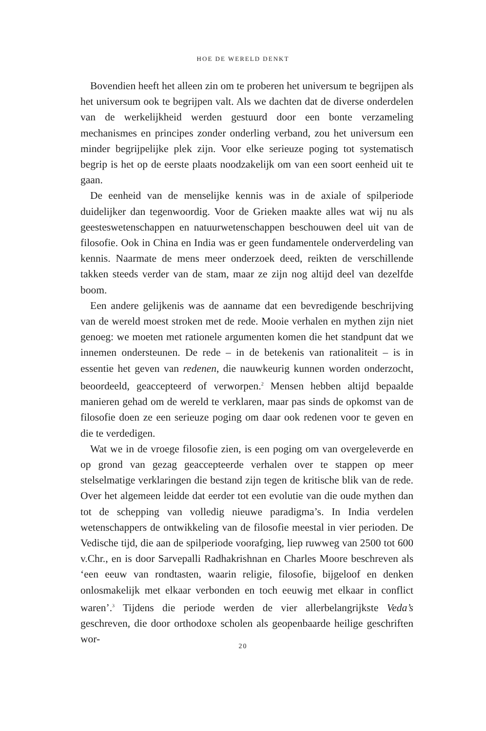HOE DE WERELD DENKT
Bovendien heeft het alleen zin om te proberen het universum te begrijpen als het universum ook te begrijpen valt. Als we dachten dat de diverse onderdelen van de werkelijkheid werden gestuurd door een bonte verzameling mechanismes en principes zonder onderling verband, zou het universum een minder begrijpelijke plek zijn. Voor elke serieuze poging tot systematisch begrip is het op de eerste plaats noodzakelijk om van een soort eenheid uit te gaan.
De eenheid van de menselijke kennis was in de axiale of spilperiode duidelijker dan tegenwoordig. Voor de Grieken maakte alles wat wij nu als geesteswetenschappen en natuurwetenschappen beschouwen deel uit van de filosofie. Ook in China en India was er geen fundamentele onderverdeling van kennis. Naarmate de mens meer onderzoek deed, reikten de verschillende takken steeds verder van de stam, maar ze zijn nog altijd deel van dezelfde boom.
Een andere gelijkenis was de aanname dat een bevredigende beschrijving van de wereld moest stroken met de rede. Mooie verhalen en mythen zijn niet genoeg: we moeten met rationele argumenten komen die het standpunt dat we innemen ondersteunen. De rede – in de betekenis van rationaliteit – is in essentie het geven van redenen, die nauwkeurig kunnen worden onderzocht, beoordeeld, geaccepteerd of verworpen.<sup>2</sup> Mensen hebben altijd bepaalde manieren gehad om de wereld te verklaren, maar pas sinds de opkomst van de filosofie doen ze een serieuze poging om daar ook redenen voor te geven en die te verdedigen.
Wat we in de vroege filosofie zien, is een poging om van overgeleverde en op grond van gezag geaccepteerde verhalen over te stappen op meer stelselmatige verklaringen die bestand zijn tegen de kritische blik van de rede. Over het algemeen leidde dat eerder tot een evolutie van die oude mythen dan tot de schepping van volledig nieuwe paradigma’s. In India verdelen wetenschappers de ontwikkeling van de filosofie meestal in vier perioden. De Vedische tijd, die aan de spilperiode voorafging, liep ruwweg van 2500 tot 600 v.Chr., en is door Sarvepalli Radhakrishnan en Charles Moore beschreven als ‘een eeuw van rondtasten, waarin religie, filosofie, bijgeloof en denken onlosmakelijk met elkaar verbonden en toch eeuwig met elkaar in conflict waren’.<sup>3</sup> Tijdens die periode werden de vier allerbelangrijkste Veda’s geschreven, die door orthodoxe scholen als geopenbaarde heilige geschriften wor-
20